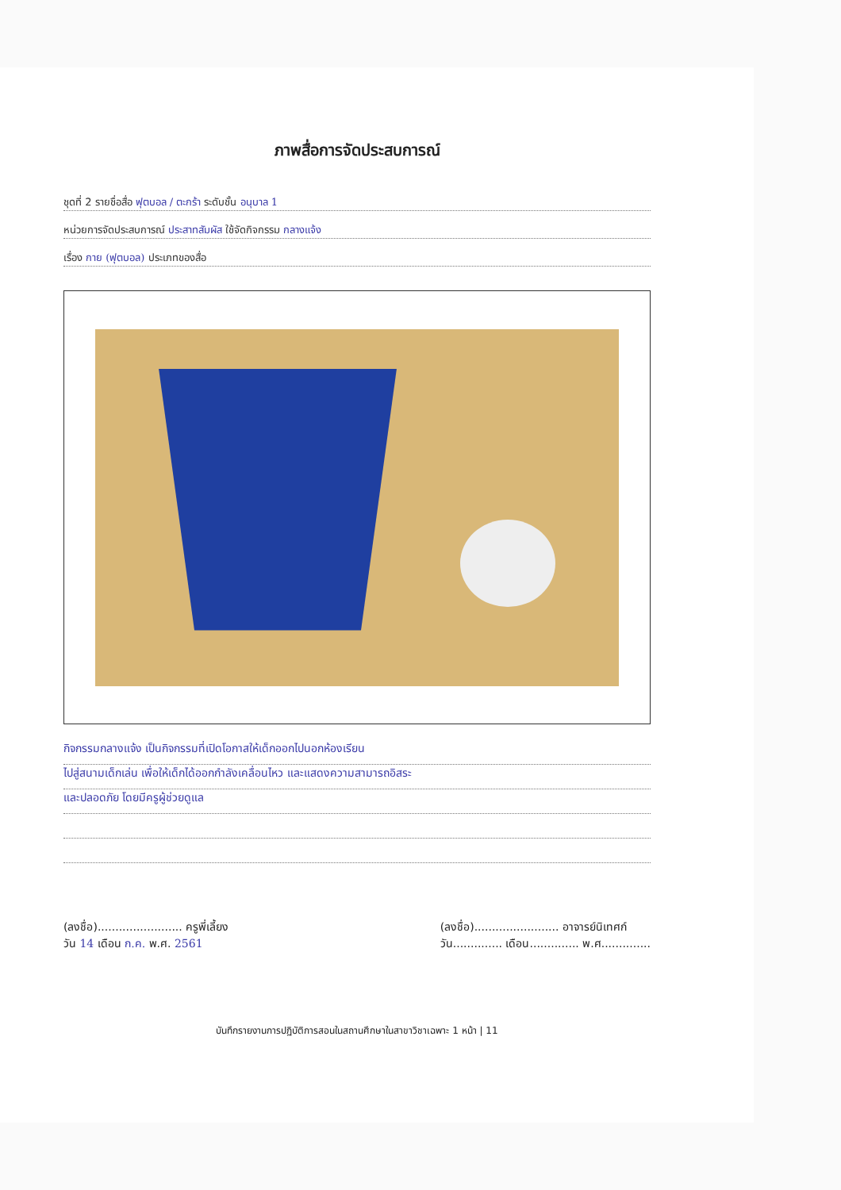ภาพสื่อการจัดประสบการณ์
ชุดที่ 2 รายชื่อสื่อ ฟุตบอล / ตะกร้า ระดับชั้น อนุบาล 1
หน่วยการจัดประสบการณ์ ประสาทสัมผัส ใช้จัดกิจกรรม กลางแจ้ง
เรื่อง กาย (ฟุตบอล) ประเภทของสื่อ
กิจกรรมกลางแจ้ง เป็นกิจกรรมที่เปิดโอกาสให้เด็กออกไปนอกห้องเรียน
ไปสู่สนามเด็กเล่น เพื่อให้เด็กได้ออกกำลังเคลื่อนไหว และแสดงความสามารถอิสระ
และปลอดภัย โดยมีครูผู้ช่วยดูแล
(ลงชื่อ)........................ ครูพี่เลี้ยง
วัน 14 เดือน ก.ค. พ.ศ. 2561
(ลงชื่อ)........................ อาจารย์นิเทศก์
วัน.............. เดือน.............. พ.ศ..............
บันทึกรายงานการปฏิบัติการสอนในสถานศึกษาในสาขาวิชาเฉพาะ 1 หน้า | 11